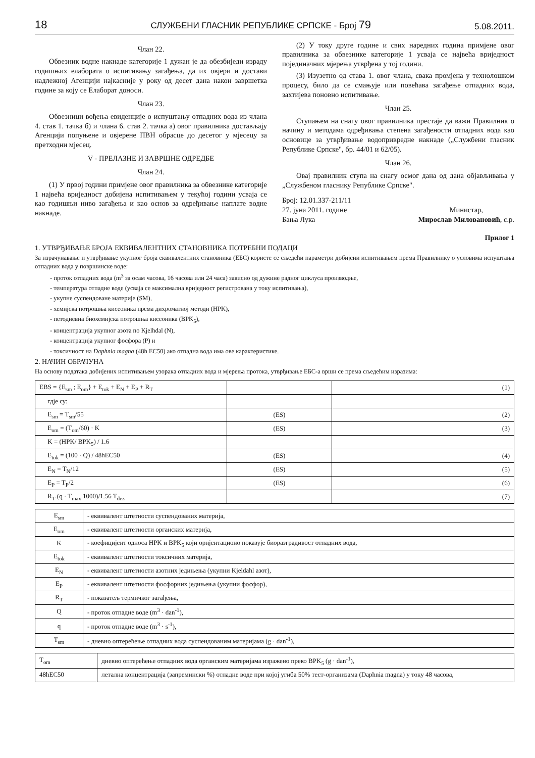18 СЛУЖБЕНИ ГЛАСНИК РЕПУБЛИКЕ СРПСКЕ - Број 79 5.08.2011.
Члан 22.
Обвезник водне накнаде категорије 1 дужан је да обезбиједи израду годишњих елабората о испитивању загађења, да их овјери и достави надлежној Агенцији најкасније у року од десет дана након завршетка године за коју се Елаборат доноси.
Члан 23.
Обвезници вођења евиденције о испуштању отпадних вода из члана 4. став 1. тачка б) и члана 6. став 2. тачка а) овог правилника достављају Агенцији попуњене и овјерене ПВН обрасце до десетог у мјесецу за претходни мјесец.
V - ПРЕЛАЗНЕ И ЗАВРШНЕ ОДРЕДБЕ
Члан 24.
(1) У првој години примјене овог правилника за обвезнике категорије 1 највећа вриједност добијена испитивањем у текућој години усваја се као годишњи ниво загађења и као основ за одређивање наплате водне накнаде.
(2) У току друге године и свих наредних година примјене овог правилника за обвезнике категорије 1 усваја се највећа вриједност појединачних мјерења утврђена у тој години.
(3) Изузетно од става 1. овог члана, свака промјена у технолошком процесу, било да се смањује или повећава загађење отпадних вода, захтијева поновно испитивање.
Члан 25.
Ступањем на снагу овог правилника престаје да важи Правилник о начину и методама одређивања степена загађености отпадних вода као основице за утврђивање водопривредне накнаде („Службени гласник Републике Српске", бр. 44/01 и 62/05).
Члан 26.
Овај правилник ступа на снагу осмог дана од дана објављивања у „Службеном гласнику Републике Српске".
Број: 12.01.337-211/11
27. јуна 2011. године
Бања Лука
Министар,
Мирослав Миловановић, с.р.
Прилог 1
1. УТВРЂИВАЊЕ БРОЈА ЕКВИВАЛЕНТНИХ СТАНОВНИКА ПОТРЕБНИ ПОДАЦИ
За израчунавање и утврђивање укупног броја еквивалентних становника (ЕБС) користе се сљедећи параметри добијени испитивањем према Правилнику о условима испуштања отпадних вода у површинске воде:
- проток отпадних вода (m<sup>3</sup> за осам часова, 16 часова или 24 часа) зависно од дужине радног циклуса производње,
- температура отпадне воде (усваја се максимална вриједност регистрована у току испитивања),
- укупне суспендоване материје (SM),
- хемијска потрошња кисеоника према дихроматној методи (HPK),
- петодневна биохемијска потрошња кисеоника (BPK<sub>5</sub>),
- концентрација укупног азота по Kjelhdal (N),
- концентрација укупног фосфора (P) и
- токсичност на Daphnia magna (48h EC50) ако отпадна вода има ове карактеристике.
2. НАЧИН ОБРАЧУНА
На основу података добијених испитивањем узорака отпадних вода и мјерења протока, утврђивање ЕБС-а врши се према сљедећим изразима:
| EBS = {E<sub>sm</sub> ; E<sub>om</sub>} + E<sub>tok</sub> + E<sub>N</sub> + E<sub>P</sub> + R<sub>T</sub> | | (1) |
| гдје су: | | |
| E<sub>sm</sub> = T<sub>sm</sub>/55 | (ES) | (2) |
| E<sub>om</sub> = (T<sub>om</sub>/60) · K | (ES) | (3) |
| K = (HPK/ BPK<sub>5</sub>) / 1.6 | | |
| E<sub>tok</sub> = (100 · Q) / 48hEC50 | (ES) | (4) |
| E<sub>N</sub> = T<sub>N</sub>/12 | (ES) | (5) |
| E<sub>P</sub> = T<sub>P</sub>/2 | (ES) | (6) |
| R<sub>T</sub> (q · T<sub>max</sub> 1000)/1.56 T<sub>dez</sub> | | (7) |
| E<sub>sm</sub> | - еквивалент штетности суспендованих материја, |
| E<sub>om</sub> | - еквивалент штетности органских материја, |
| K | - коефицијент односа HPK и BPK<sub>5</sub> који оријентационо показује биоразградивост отпадних вода, |
| E<sub>tok</sub> | - еквивалент штетности токсичних материја, |
| E<sub>N</sub> | - еквивалент штетности азотних једињења (укупни Kjeldahl азот), |
| E<sub>P</sub> | - еквивалент штетности фосфорних једињења (укупни фосфор), |
| R<sub>T</sub> | - показатељ термичког загађења, |
| Q | - проток отпадне воде (m<sup>3</sup> · dan<sup>-1</sup>), |
| q | - проток отпадне воде (m<sup>3</sup> · s<sup>-1</sup>), |
| T<sub>sm</sub> | - дневно оптерећење отпадних вода суспендованим материјама (g · dan<sup>-1</sup>), |
| T<sub>om</sub> | дневно оптерећење отпадних вода органским материјама изражено преко BPK<sub>5</sub> (g · dan<sup>-1</sup>), |
| 48hEC50 | летална концентрација (запремински %) отпадне воде при којој угиба 50% тест-организама (Daphnia magna) у току 48 часова, |